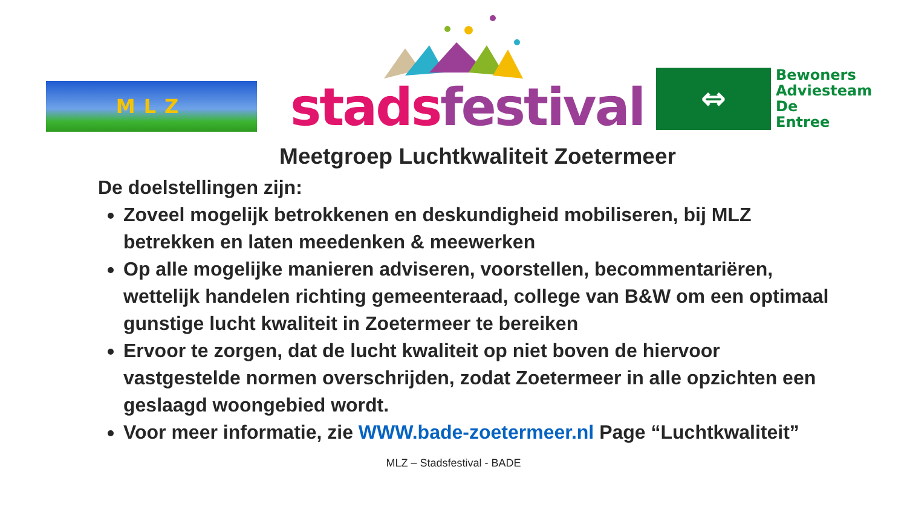MLZ
stads festival
⇔
Bewoners
Adviesteam
De
Entree
Meetgroep Luchtkwaliteit Zoetermeer
De doelstellingen zijn:
Zoveel mogelijk betrokkenen en deskundigheid mobiliseren, bij MLZ betrekken en laten meedenken & meewerken
Op alle mogelijke manieren adviseren, voorstellen, becommentariëren, wettelijk handelen richting gemeenteraad, college van B&W om een optimaal gunstige lucht kwaliteit in Zoetermeer te bereiken
Ervoor te zorgen, dat de lucht kwaliteit op niet boven de hiervoor vastgestelde normen overschrijden, zodat Zoetermeer in alle opzichten een geslaagd woongebied wordt.
Voor meer informatie, zie WWW.bade-zoetermeer.nl Page “Luchtkwaliteit”
MLZ – Stadsfestival - BADE